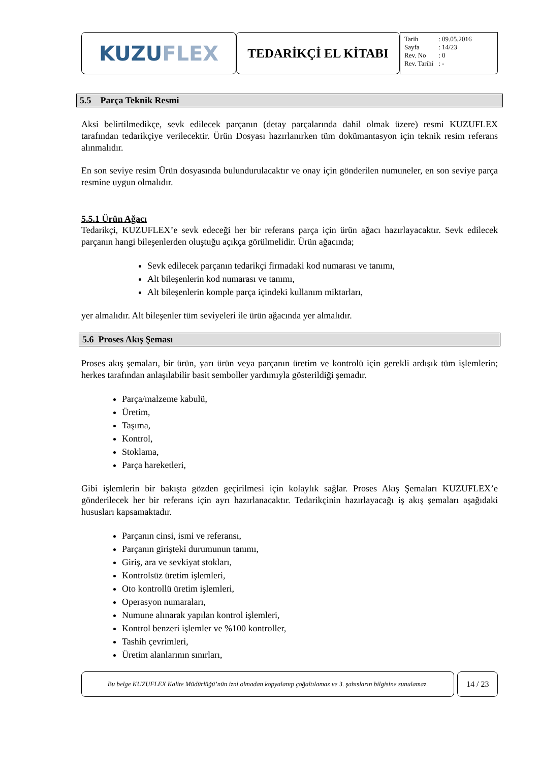KUZU FLEX
TEDARİKÇİ EL KİTABI
| Tarih | : 09.05.2016 |
| Sayfa | : 14/23 |
| Rev. No | : 0 |
| Rev. Tarihi | : - |
5.5 Parça Teknik Resmi
Aksi belirtilmedikçe, sevk edilecek parçanın (detay parçalarında dahil olmak üzere) resmi KUZUFLEX tarafından tedarikçiye verilecektir. Ürün Dosyası hazırlanırken tüm dokümantasyon için teknik resim referans alınmalıdır.
En son seviye resim Ürün dosyasında bulundurulacaktır ve onay için gönderilen numuneler, en son seviye parça resmine uygun olmalıdır.
5.5.1 Ürün Ağacı
Tedarikçi, KUZUFLEX’e sevk edeceği her bir referans parça için ürün ağacı hazırlayacaktır. Sevk edilecek parçanın hangi bileşenlerden oluştuğu açıkça görülmelidir. Ürün ağacında;
Sevk edilecek parçanın tedarikçi firmadaki kod numarası ve tanımı,
Alt bileşenlerin kod numarası ve tanımı,
Alt bileşenlerin komple parça içindeki kullanım miktarları,
yer almalıdır. Alt bileşenler tüm seviyeleri ile ürün ağacında yer almalıdır.
5.6 Proses Akış Şeması
Proses akış şemaları, bir ürün, yarı ürün veya parçanın üretim ve kontrolü için gerekli ardışık tüm işlemlerin; herkes tarafından anlaşılabilir basit semboller yardımıyla gösterildiği şemadır.
Parça/malzeme kabulü,
Üretim,
Taşıma,
Kontrol,
Stoklama,
Parça hareketleri,
Gibi işlemlerin bir bakışta gözden geçirilmesi için kolaylık sağlar. Proses Akış Şemaları KUZUFLEX’e gönderilecek her bir referans için ayrı hazırlanacaktır. Tedarikçinin hazırlayacağı iş akış şemaları aşağıdaki hususları kapsamaktadır.
Parçanın cinsi, ismi ve referansı,
Parçanın girişteki durumunun tanımı,
Giriş, ara ve sevkiyat stokları,
Kontrolsüz üretim işlemleri,
Oto kontrollü üretim işlemleri,
Operasyon numaraları,
Numune alınarak yapılan kontrol işlemleri,
Kontrol benzeri işlemler ve %100 kontroller,
Tashih çevrimleri,
Üretim alanlarının sınırları,
Bu belge KUZUFLEX Kalite Müdürlüğü’nün izni olmadan kopyalanıp çoğaltılamaz ve 3. şahısların bilgisine sunulamaz.
14 / 23